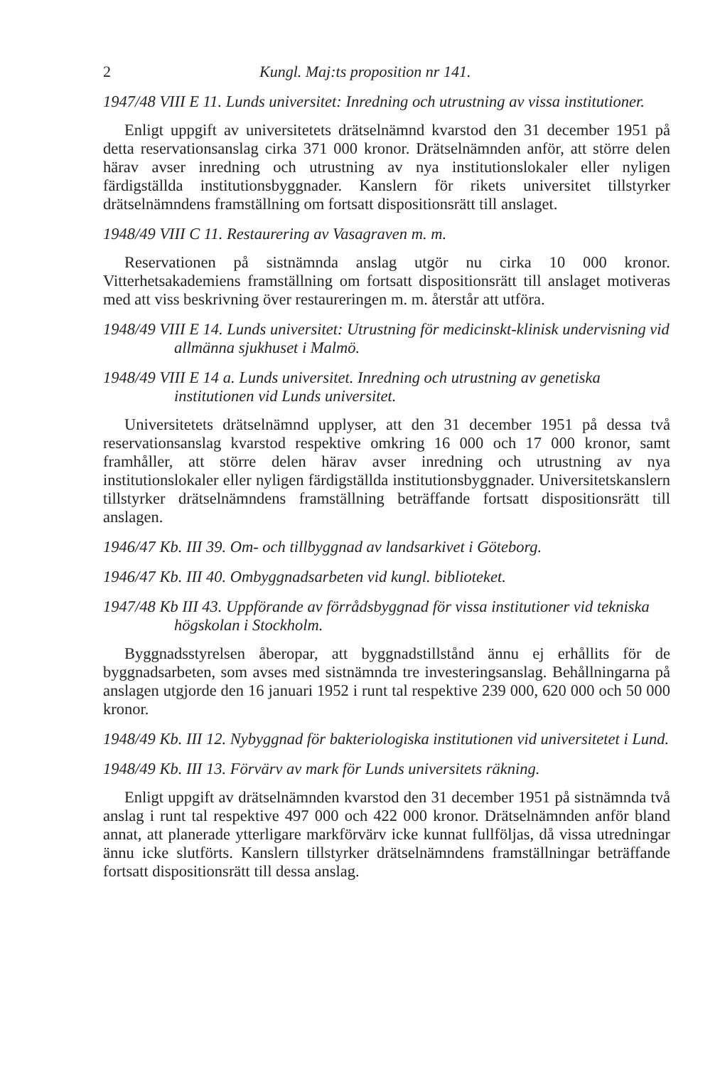2 Kungl. Maj:ts proposition nr 141.
1947/48 VIII E 11. Lunds universitet: Inredning och utrustning av vissa institutioner.
Enligt uppgift av universitetets drätselnämnd kvarstod den 31 december 1951 på detta reservationsanslag cirka 371 000 kronor. Drätselnämnden anför, att större delen härav avser inredning och utrustning av nya institutionslokaler eller nyligen färdigställda institutionsbyggnader. Kanslern för rikets universitet tillstyrker drätselnämndens framställning om fortsatt dispositionsrätt till anslaget.
1948/49 VIII C 11. Restaurering av Vasagraven m. m.
Reservationen på sistnämnda anslag utgör nu cirka 10 000 kronor. Vitterhetsakademiens framställning om fortsatt dispositionsrätt till anslaget motiveras med att viss beskrivning över restaureringen m. m. återstår att utföra.
1948/49 VIII E 14. Lunds universitet: Utrustning för medicinskt-klinisk undervisning vid allmänna sjukhuset i Malmö.
1948/49 VIII E 14 a. Lunds universitet. Inredning och utrustning av genetiska institutionen vid Lunds universitet.
Universitetets drätselnämnd upplyser, att den 31 december 1951 på dessa två reservationsanslag kvarstod respektive omkring 16 000 och 17 000 kronor, samt framhåller, att större delen härav avser inredning och utrustning av nya institutionslokaler eller nyligen färdigställda institutionsbyggnader. Universitetskanslern tillstyrker drätselnämndens framställning beträffande fortsatt dispositionsrätt till anslagen.
1946/47 Kb. III 39. Om- och tillbyggnad av landsarkivet i Göteborg.
1946/47 Kb. III 40. Ombyggnadsarbeten vid kungl. biblioteket.
1947/48 Kb III 43. Uppförande av förrådsbyggnad för vissa institutioner vid tekniska högskolan i Stockholm.
Byggnadsstyrelsen åberopar, att byggnadstillstånd ännu ej erhållits för de byggnadsarbeten, som avses med sistnämnda tre investeringsanslag. Behållningarna på anslagen utgjorde den 16 januari 1952 i runt tal respektive 239 000, 620 000 och 50 000 kronor.
1948/49 Kb. III 12. Nybyggnad för bakteriologiska institutionen vid universitetet i Lund.
1948/49 Kb. III 13. Förvärv av mark för Lunds universitets räkning.
Enligt uppgift av drätselnämnden kvarstod den 31 december 1951 på sistnämnda två anslag i runt tal respektive 497 000 och 422 000 kronor. Drätselnämnden anför bland annat, att planerade ytterligare markförvärv icke kunnat fullföljas, då vissa utredningar ännu icke slutförts. Kanslern tillstyrker drätselnämndens framställningar beträffande fortsatt dispositionsrätt till dessa anslag.